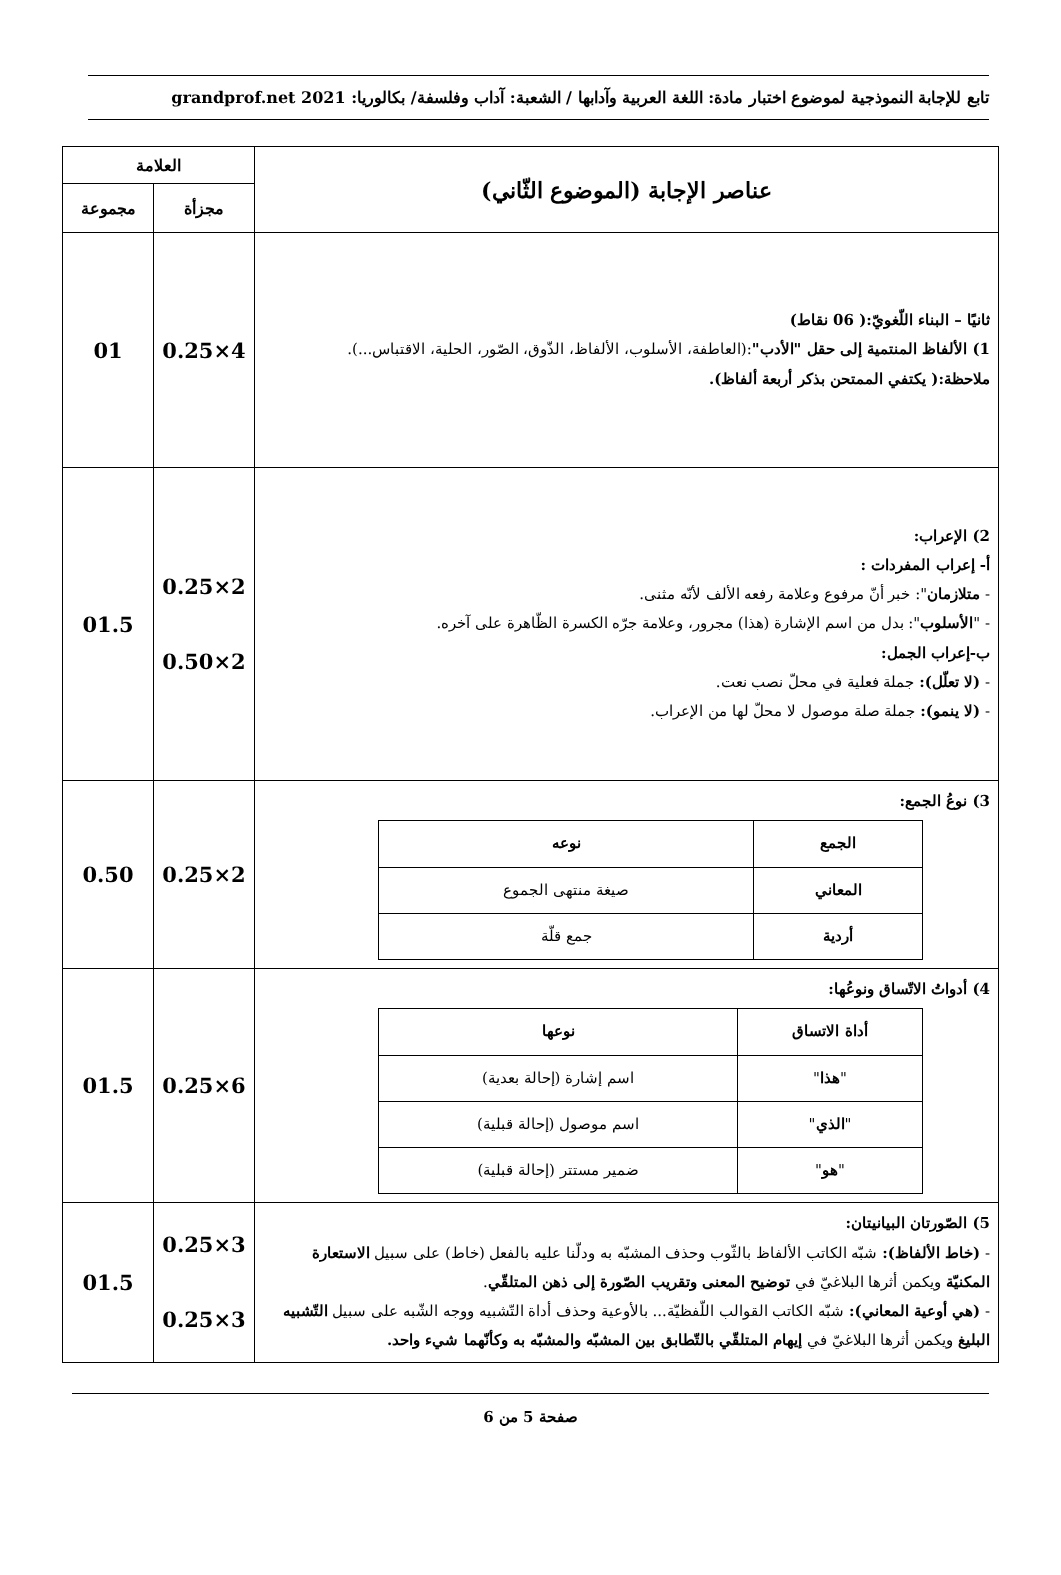تابع للإجابة النموذجية لموضوع اختبار مادة: اللغة العربية وآدابها / الشعبة: آداب وفلسفة/ بكالوريا: 2021 grandprof.net
| عناصر الإجابة (الموضوع الثّاني) | العلامة | |
| --- | --- | --- |
| | مجزأة | مجموعة |
| ثانيًا – البناء اللّغويّ:( 06 نقاط) 1) الألفاظ المنتمية إلى حقل "الأدب" :(العاطفة، الأسلوب، الألفاظ، الذّوق، الصّور، الحلية، الاقتباس...). ملاحظة:( يكتفي الممتحن بذكر أربعة ألفاظ). | 4×0.25 | 01 |
| 2) الإعراب: أ- إعراب المفردات : - متلازمان ": خبر أنّ مرفوع وعلامة رفعه الألف لأنّه مثنى. - " الأسلوب ": بدل من اسم الإشارة (هذا) مجرور، وعلامة جرّه الكسرة الظّاهرة على آخره. ب-إعراب الجمل: - (لا تعلّل): جملة فعلية في محلّ نصب نعت. - (لا ينمو): جملة صلة موصول لا محلّ لها من الإعراب. | 2×0.25 2×0.50 | 01.5 |
| 3) نوعُ الجمع: / الجمع / نوعه / / --- / --- / / المعاني / صيغة منتهى الجموع / / أردية / جمع قلّة / | 2×0.25 | 0.50 |
| 4) أدواتُ الاتّساق ونوعُها: / أداة الاتساق / نوعها / / --- / --- / / " هذا " / اسم إشارة (إحالة بعدية) / / " الذي " / اسم موصول (إحالة قبلية) / / " هو " / ضمير مستتر (إحالة قبلية) / | 6×0.25 | 01.5 |
| 5) الصّورتان البيانيتان: - (خاط الألفاظ): شبّه الكاتب الألفاظ بالثّوب وحذف المشبّه به ودلّنا عليه بالفعل (خاط) على سبيل الاستعارة المكنيّة ويكمن أثرها البلاغيّ في توضيح المعنى وتقريب الصّورة إلى ذهن المتلقّي . - (هي أوعية المعاني): شبّه الكاتب القوالب اللّفظيّة... بالأوعية وحذف أداة التّشبيه ووجه الشّبه على سبيل التّشبيه البليغ ويكمن أثرها البلاغيّ في إيهام المتلقّي بالتّطابق بين المشبّه والمشبّه به وكأنّهما شيء واحد. | 3×0.25 3×0.25 | 01.5 |
صفحة 5 من 6